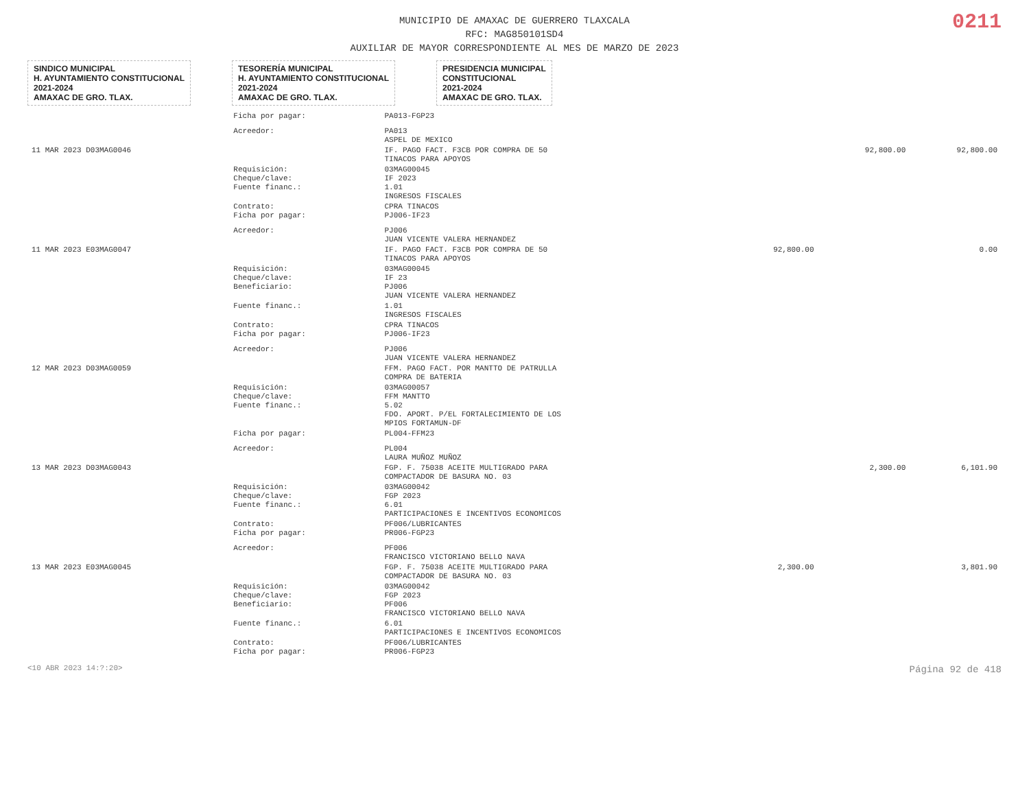0211
MUNICIPIO DE AMAXAC DE GUERRERO TLAXCALA
RFC: MAG850101SD4
AUXILIAR DE MAYOR CORRESPONDIENTE AL MES DE MARZO DE 2023
SINDICO MUNICIPAL
H. AYUNTAMIENTO CONSTITUCIONAL
2021-2024
AMAXAC DE GRO. TLAX.
TESORERÍA MUNICIPAL
H. AYUNTAMIENTO CONSTITUCIONAL
2021-2024
AMAXAC DE GRO. TLAX.
PRESIDENCIA MUNICIPAL
CONSTITUCIONAL
2021-2024
AMAXAC DE GRO. TLAX.
| | Ficha por pagar: | PA013-FGP23 | | | |
| | Acreedor: | PA013 ASPEL DE MEXICO | | | |
| 11 MAR 2023 D03MAG0046 | | IF. PAGO FACT. F3CB POR COMPRA DE 50 TINACOS PARA APOYOS | | 92,800.00 | 92,800.00 |
| | Requisición: Cheque/clave: Fuente financ.: | 03MAG00045 IF 2023 1.01 INGRESOS FISCALES | | | |
| | Contrato: Ficha por pagar: | CPRA TINACOS PJ006-IF23 | | | |
| | Acreedor: | PJ006 JUAN VICENTE VALERA HERNANDEZ | | | |
| 11 MAR 2023 E03MAG0047 | | IF. PAGO FACT. F3CB POR COMPRA DE 50 TINACOS PARA APOYOS | 92,800.00 | | 0.00 |
| | Requisición: Cheque/clave: Beneficiario: | 03MAG00045 IF 23 PJ006 JUAN VICENTE VALERA HERNANDEZ | | | |
| | Fuente financ.: | 1.01 INGRESOS FISCALES | | | |
| | Contrato: Ficha por pagar: | CPRA TINACOS PJ006-IF23 | | | |
| | Acreedor: | PJ006 JUAN VICENTE VALERA HERNANDEZ | | | |
| 12 MAR 2023 D03MAG0059 | | FFM. PAGO FACT. POR MANTTO DE PATRULLA COMPRA DE BATERIA | | | |
| | Requisición: Cheque/clave: Fuente financ.: | 03MAG00057 FFM MANTTO 5.02 FDO. APORT. P/EL FORTALECIMIENTO DE LOS MPIOS FORTAMUN-DF | | | |
| | Ficha por pagar: | PL004-FFM23 | | | |
| | Acreedor: | PL004 LAURA MUÑOZ MUÑOZ | | | |
| 13 MAR 2023 D03MAG0043 | | FGP. F. 75038 ACEITE MULTIGRADO PARA COMPACTADOR DE BASURA NO. 03 | | 2,300.00 | 6,101.90 |
| | Requisición: Cheque/clave: Fuente financ.: | 03MAG00042 FGP 2023 6.01 PARTICIPACIONES E INCENTIVOS ECONOMICOS | | | |
| | Contrato: Ficha por pagar: | PF006/LUBRICANTES PR006-FGP23 | | | |
| | Acreedor: | PF006 FRANCISCO VICTORIANO BELLO NAVA | | | |
| 13 MAR 2023 E03MAG0045 | | FGP. F. 75038 ACEITE MULTIGRADO PARA COMPACTADOR DE BASURA NO. 03 | 2,300.00 | | 3,801.90 |
| | Requisición: Cheque/clave: Beneficiario: | 03MAG00042 FGP 2023 PF006 FRANCISCO VICTORIANO BELLO NAVA | | | |
| | Fuente financ.: | 6.01 PARTICIPACIONES E INCENTIVOS ECONOMICOS | | | |
| | Contrato: Ficha por pagar: | PF006/LUBRICANTES PR006-FGP23 | | | |
<10 ABR 2023 14:?:20> Página 92 de 418